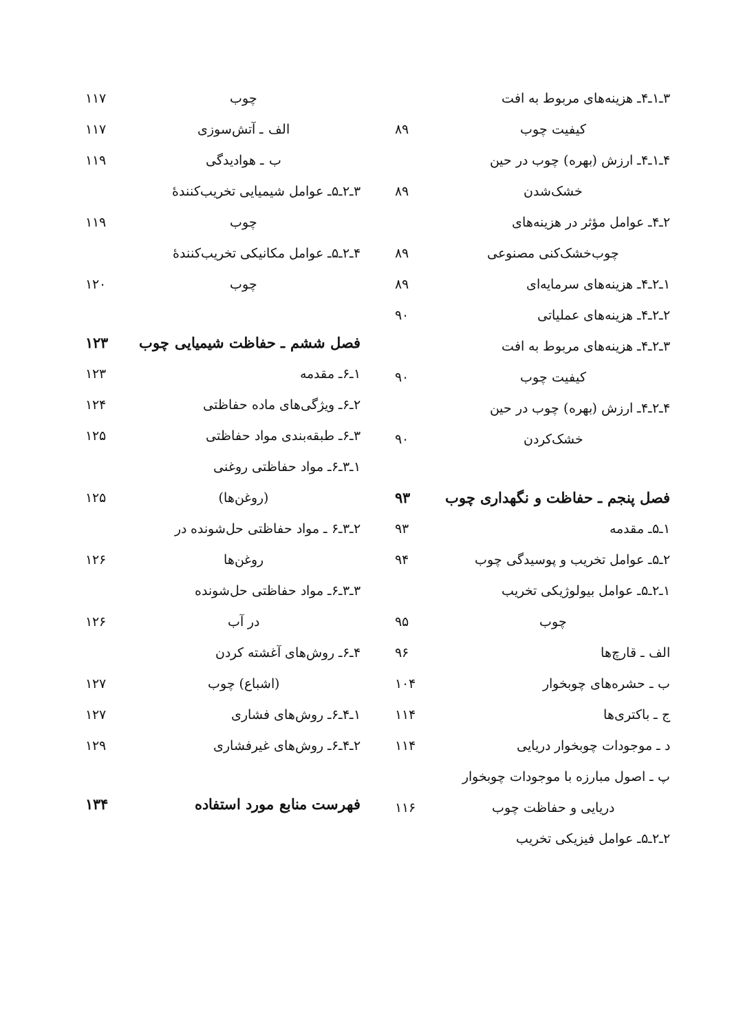۳ـ۱ـ۴ـ هزینه‌های مربوط به افت
کیفیت چوب ۸۹
۴ـ۱ـ۴ـ ارزش (بهره) چوب در حین
خشک‌شدن ۸۹
۲ـ۴ـ عوامل مؤثر در هزینه‌های
چوب‌خشک‌کنی مصنوعی ۸۹
۱ـ۲ـ۴ـ هزینه‌های سرمایه‌ای ۸۹
۲ـ۲ـ۴ـ هزینه‌های عملیاتی ۹۰
۳ـ۲ـ۴ـ هزینه‌های مربوط به افت
کیفیت چوب ۹۰
۴ـ۲ـ۴ـ ارزش (بهره) چوب در حین
خشک‌کردن ۹۰
فصل پنجم ـ حفاظت و نگهداری چوب ۹۳
۱ـ۵ـ مقدمه ۹۳
۲ـ۵ـ عوامل تخریب و پوسیدگی چوب ۹۴
۱ـ۲ـ۵ـ عوامل بیولوژیکی تخریب
چوب ۹۵
الف ـ قارچ‌ها ۹۶
ب ـ حشره‌های چوبخوار ۱۰۴
ج ـ باکتری‌ها ۱۱۴
د ـ موجودات چوبخوار دریایی ۱۱۴
پ ـ اصول مبارزه با موجودات چوبخوار
دریایی و حفاظت چوب ۱۱۶
۲ـ۲ـ۵ـ عوامل فیزیکی تخریب
چوب ۱۱۷
الف ـ آتش‌سوزی ۱۱۷
ب ـ هوادیدگی ۱۱۹
۳ـ۲ـ۵ـ عوامل شیمیایی تخریب‌کنندهٔ
چوب ۱۱۹
۴ـ۲ـ۵ـ عوامل مکانیکی تخریب‌کنندهٔ
چوب ۱۲۰
فصل ششم ـ حفاظت شیمیایی چوب ۱۲۳
۱ـ۶ـ مقدمه ۱۲۳
۲ـ۶ـ ویژگی‌های ماده حفاظتی ۱۲۴
۳ـ۶ـ طبقه‌بندی مواد حفاظتی ۱۲۵
۱ـ۳ـ۶ـ مواد حفاظتی روغنی
(روغن‌ها) ۱۲۵
۲ـ۳ـ۶ ـ مواد حفاظتی حل‌شونده در
روغن‌ها ۱۲۶
۳ـ۳ـ۶ـ مواد حفاظتی حل‌شونده
در آب ۱۲۶
۴ـ۶ـ روش‌های آغشته کردن
(اشباع) چوب ۱۲۷
۱ـ۴ـ۶ـ روش‌های فشاری ۱۲۷
۲ـ۴ـ۶ـ روش‌های غیرفشاری ۱۲۹
فهرست منابع مورد استفاده ۱۳۴